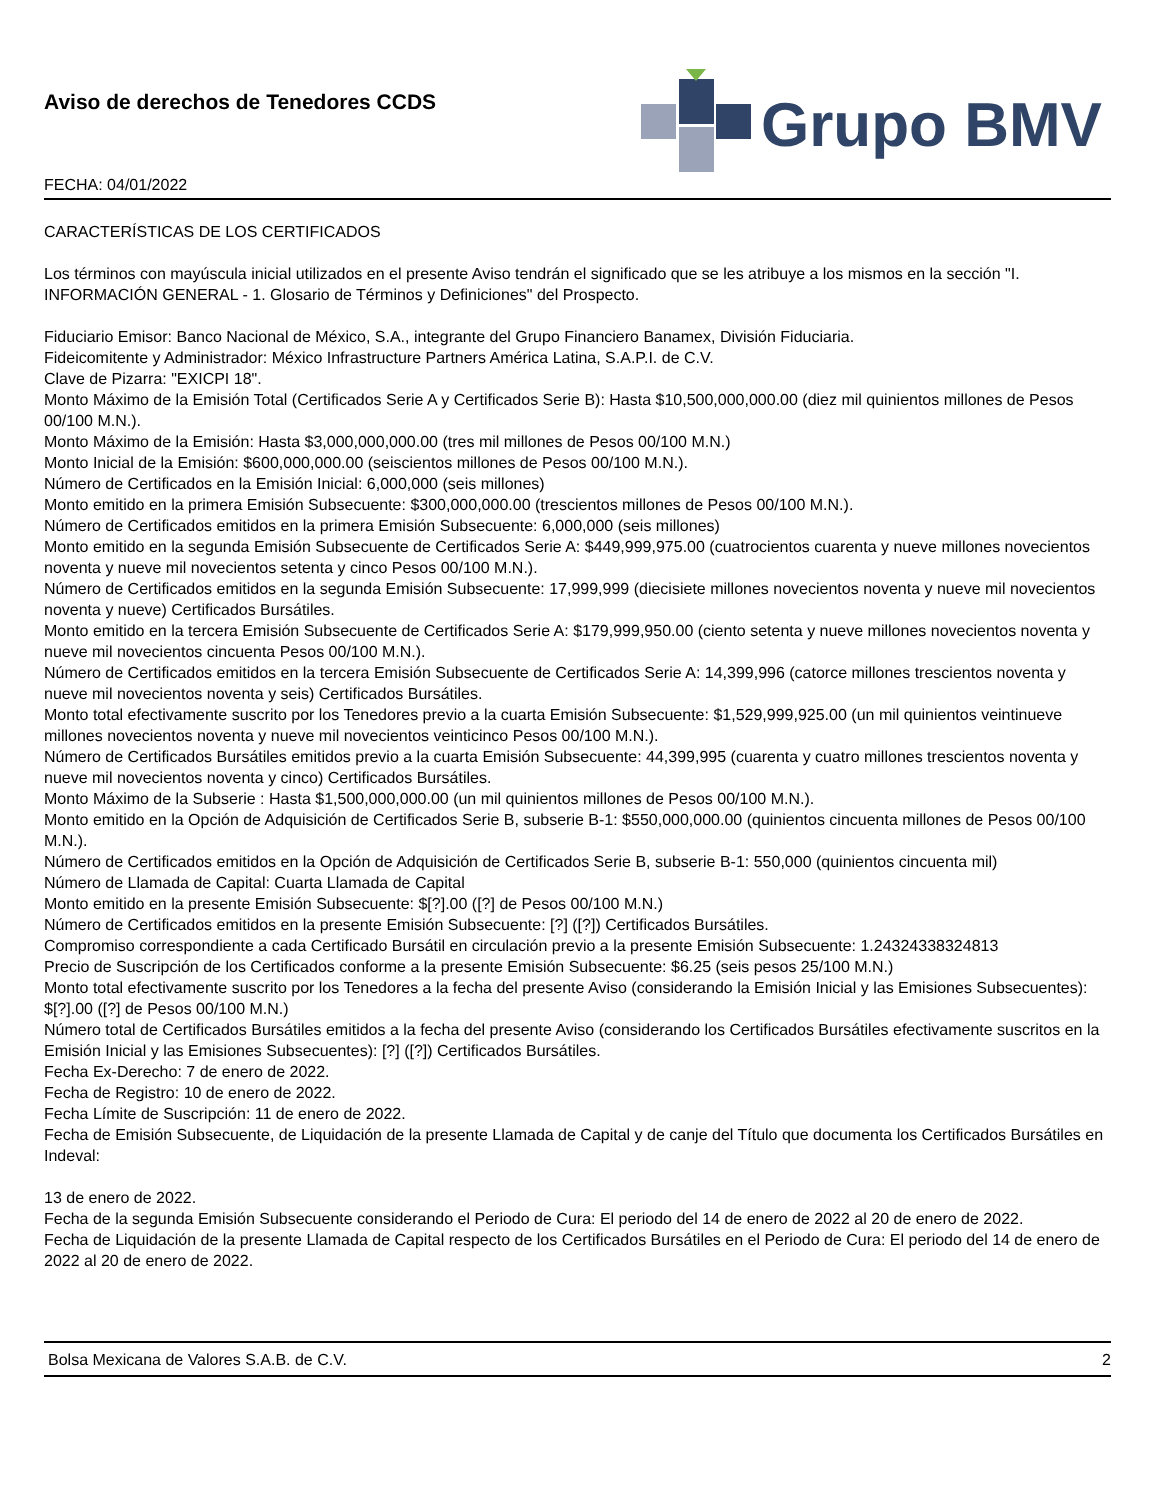Aviso de derechos de Tenedores CCDS
FECHA: 04/01/2022
Grupo BMV
CARACTERÍSTICAS DE LOS CERTIFICADOS
Los términos con mayúscula inicial utilizados en el presente Aviso tendrán el significado que se les atribuye a los mismos en la sección "I. INFORMACIÓN GENERAL - 1. Glosario de Términos y Definiciones" del Prospecto.
Fiduciario Emisor: Banco Nacional de México, S.A., integrante del Grupo Financiero Banamex, División Fiduciaria.
Fideicomitente y Administrador: México Infrastructure Partners América Latina, S.A.P.I. de C.V.
Clave de Pizarra: "EXICPI 18".
Monto Máximo de la Emisión Total (Certificados Serie A y Certificados Serie B): Hasta $10,500,000,000.00 (diez mil quinientos millones de Pesos 00/100 M.N.).
Monto Máximo de la Emisión: Hasta $3,000,000,000.00 (tres mil millones de Pesos 00/100 M.N.)
Monto Inicial de la Emisión: $600,000,000.00 (seiscientos millones de Pesos 00/100 M.N.).
Número de Certificados en la Emisión Inicial: 6,000,000 (seis millones)
Monto emitido en la primera Emisión Subsecuente: $300,000,000.00 (trescientos millones de Pesos 00/100 M.N.).
Número de Certificados emitidos en la primera Emisión Subsecuente: 6,000,000 (seis millones)
Monto emitido en la segunda Emisión Subsecuente de Certificados Serie A: $449,999,975.00 (cuatrocientos cuarenta y nueve millones novecientos noventa y nueve mil novecientos setenta y cinco Pesos 00/100 M.N.).
Número de Certificados emitidos en la segunda Emisión Subsecuente: 17,999,999 (diecisiete millones novecientos noventa y nueve mil novecientos noventa y nueve) Certificados Bursátiles.
Monto emitido en la tercera Emisión Subsecuente de Certificados Serie A: $179,999,950.00 (ciento setenta y nueve millones novecientos noventa y nueve mil novecientos cincuenta Pesos 00/100 M.N.).
Número de Certificados emitidos en la tercera Emisión Subsecuente de Certificados Serie A: 14,399,996 (catorce millones trescientos noventa y nueve mil novecientos noventa y seis) Certificados Bursátiles.
Monto total efectivamente suscrito por los Tenedores previo a la cuarta Emisión Subsecuente: $1,529,999,925.00 (un mil quinientos veintinueve millones novecientos noventa y nueve mil novecientos veinticinco Pesos 00/100 M.N.).
Número de Certificados Bursátiles emitidos previo a la cuarta Emisión Subsecuente: 44,399,995 (cuarenta y cuatro millones trescientos noventa y nueve mil novecientos noventa y cinco) Certificados Bursátiles.
Monto Máximo de la Subserie : Hasta $1,500,000,000.00 (un mil quinientos millones de Pesos 00/100 M.N.).
Monto emitido en la Opción de Adquisición de Certificados Serie B, subserie B-1: $550,000,000.00 (quinientos cincuenta millones de Pesos 00/100 M.N.).
Número de Certificados emitidos en la Opción de Adquisición de Certificados Serie B, subserie B-1: 550,000 (quinientos cincuenta mil)
Número de Llamada de Capital: Cuarta Llamada de Capital
Monto emitido en la presente Emisión Subsecuente: $[?].00 ([?] de Pesos 00/100 M.N.)
Número de Certificados emitidos en la presente Emisión Subsecuente: [?] ([?]) Certificados Bursátiles.
Compromiso correspondiente a cada Certificado Bursátil en circulación previo a la presente Emisión Subsecuente: 1.24324338324813
Precio de Suscripción de los Certificados conforme a la presente Emisión Subsecuente: $6.25 (seis pesos 25/100 M.N.)
Monto total efectivamente suscrito por los Tenedores a la fecha del presente Aviso (considerando la Emisión Inicial y las Emisiones Subsecuentes): $[?].00 ([?] de Pesos 00/100 M.N.)
Número total de Certificados Bursátiles emitidos a la fecha del presente Aviso (considerando los Certificados Bursátiles efectivamente suscritos en la Emisión Inicial y las Emisiones Subsecuentes): [?] ([?]) Certificados Bursátiles.
Fecha Ex-Derecho: 7 de enero de 2022.
Fecha de Registro: 10 de enero de 2022.
Fecha Límite de Suscripción: 11 de enero de 2022.
Fecha de Emisión Subsecuente, de Liquidación de la presente Llamada de Capital y de canje del Título que documenta los Certificados Bursátiles en Indeval:
13 de enero de 2022.
Fecha de la segunda Emisión Subsecuente considerando el Periodo de Cura: El periodo del 14 de enero de 2022 al 20 de enero de 2022.
Fecha de Liquidación de la presente Llamada de Capital respecto de los Certificados Bursátiles en el Periodo de Cura: El periodo del 14 de enero de 2022 al 20 de enero de 2022.
Bolsa Mexicana de Valores S.A.B. de C.V. 2